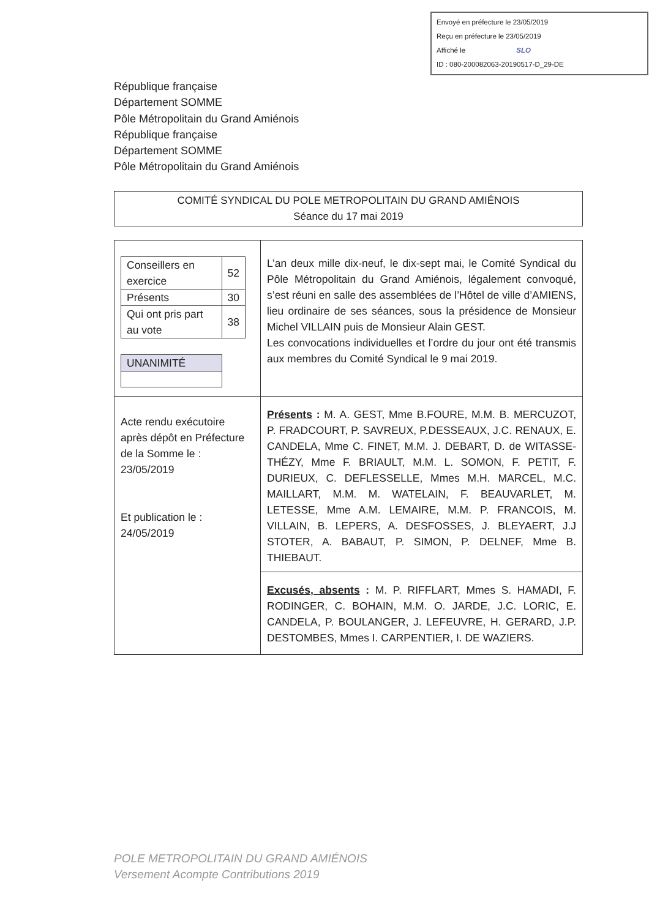Envoyé en préfecture le 23/05/2019
Reçu en préfecture le 23/05/2019
Affiché le SLO
ID : 080-200082063-20190517-D_29-DE
République française
Département SOMME
Pôle Métropolitain du Grand Amiénois
République française
Département SOMME
Pôle Métropolitain du Grand Amiénois
COMITÉ SYNDICAL DU POLE METROPOLITAIN DU GRAND AMIÉNOIS
Séance du 17 mai 2019
| / Conseillers en exercice / 52 / / Présents / 30 / / Qui ont pris part au vote / 38 / / UNANIMITÉ / | L’an deux mille dix-neuf, le dix-sept mai, le Comité Syndical du Pôle Métropolitain du Grand Amiénois, légalement convoqué, s’est réuni en salle des assemblées de l’Hôtel de ville d’AMIENS, lieu ordinaire de ses séances, sous la présidence de Monsieur Michel VILLAIN puis de Monsieur Alain GEST. Les convocations individuelles et l’ordre du jour ont été transmis aux membres du Comité Syndical le 9 mai 2019. |
| Acte rendu exécutoire après dépôt en Préfecture de la Somme le : 23/05/2019 Et publication le : 24/05/2019 | Présents : M. A. GEST, Mme B.FOURE, M.M. B. MERCUZOT, P. FRADCOURT, P. SAVREUX, P.DESSEAUX, J.C. RENAUX, E. CANDELA, Mme C. FINET, M.M. J. DEBART, D. de WITASSE-THÉZY, Mme F. BRIAULT, M.M. L. SOMON, F. PETIT, F. DURIEUX, C. DEFLESSELLE, Mmes M.H. MARCEL, M.C. MAILLART, M.M. M. WATELAIN, F. BEAUVARLET, M. LETESSE, Mme A.M. LEMAIRE, M.M. P. FRANCOIS, M. VILLAIN, B. LEPERS, A. DESFOSSES, J. BLEYAERT, J.J STOTER, A. BABAUT, P. SIMON, P. DELNEF, Mme B. THIEBAUT. |
| | Excusés, absents : M. P. RIFFLART, Mmes S. HAMADI, F. RODINGER, C. BOHAIN, M.M. O. JARDE, J.C. LORIC, E. CANDELA, P. BOULANGER, J. LEFEUVRE, H. GERARD, J.P. DESTOMBES, Mmes I. CARPENTIER, I. DE WAZIERS. |
POLE METROPOLITAIN DU GRAND AMIÉNOIS
Versement Acompte Contributions 2019